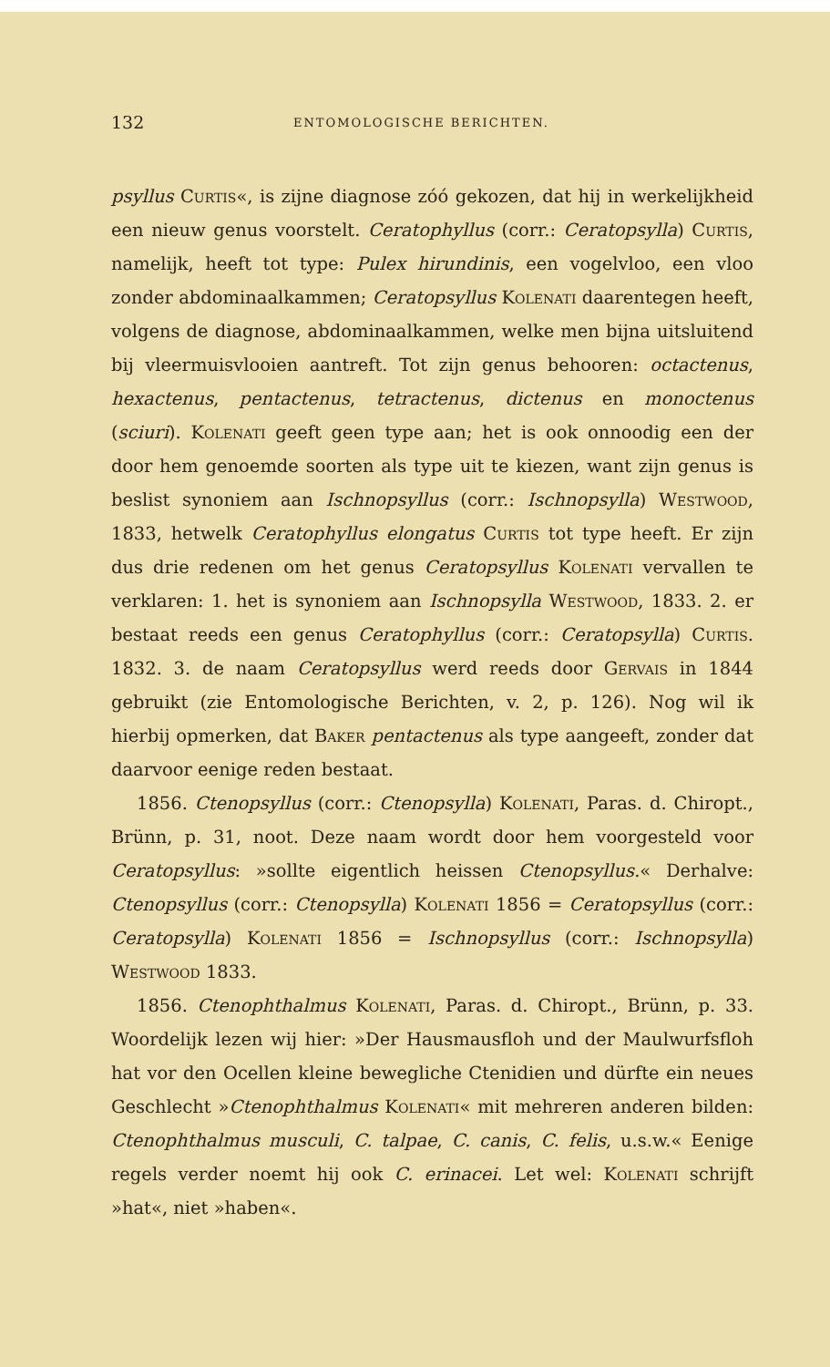132 ENTOMOLOGISCHE BERICHTEN.
psyllus Curtis«, is zijne diagnose zóó gekozen, dat hij in werkelijkheid een nieuw genus voorstelt. Ceratophyllus (corr.: Ceratopsylla) Curtis, namelijk, heeft tot type: Pulex hirundinis, een vogelvloo, een vloo zonder abdominaalkammen; Ceratopsyllus Kolenati daarentegen heeft, volgens de diagnose, abdominaalkammen, welke men bijna uitsluitend bij vleermuisvlooien aantreft. Tot zijn genus behooren: octactenus, hexactenus, pentactenus, tetractenus, dictenus en monoctenus (sciuri). Kolenati geeft geen type aan; het is ook onnoodig een der door hem genoemde soorten als type uit te kiezen, want zijn genus is beslist synoniem aan Ischnopsyllus (corr.: Ischnopsylla) Westwood, 1833, hetwelk Ceratophyllus elongatus Curtis tot type heeft. Er zijn dus drie redenen om het genus Ceratopsyllus Kolenati vervallen te verklaren: 1. het is synoniem aan Ischnopsylla Westwood, 1833. 2. er bestaat reeds een genus Ceratophyllus (corr.: Ceratopsylla) Curtis. 1832. 3. de naam Ceratopsyllus werd reeds door Gervais in 1844 gebruikt (zie Entomologische Berichten, v. 2, p. 126). Nog wil ik hierbij opmerken, dat Baker pentactenus als type aangeeft, zonder dat daarvoor eenige reden bestaat.
1856. Ctenopsyllus (corr.: Ctenopsylla) Kolenati, Paras. d. Chiropt., Brünn, p. 31, noot. Deze naam wordt door hem voorgesteld voor Ceratopsyllus: »sollte eigentlich heissen Ctenopsyllus.« Derhalve: Ctenopsyllus (corr.: Ctenopsylla) Kolenati 1856 = Ceratopsyllus (corr.: Ceratopsylla) Kolenati 1856 = Ischnopsyllus (corr.: Ischnopsylla) Westwood 1833.
1856. Ctenophthalmus Kolenati, Paras. d. Chiropt., Brünn, p. 33. Woordelijk lezen wij hier: »Der Hausmausfloh und der Maulwurfsfloh hat vor den Ocellen kleine bewegliche Ctenidien und dürfte ein neues Geschlecht »Ctenophthalmus Kolenati« mit mehreren anderen bilden: Ctenophthalmus musculi, C. talpae, C. canis, C. felis, u.s.w.« Eenige regels verder noemt hij ook C. erinacei. Let wel: Kolenati schrijft »hat«, niet »haben«.